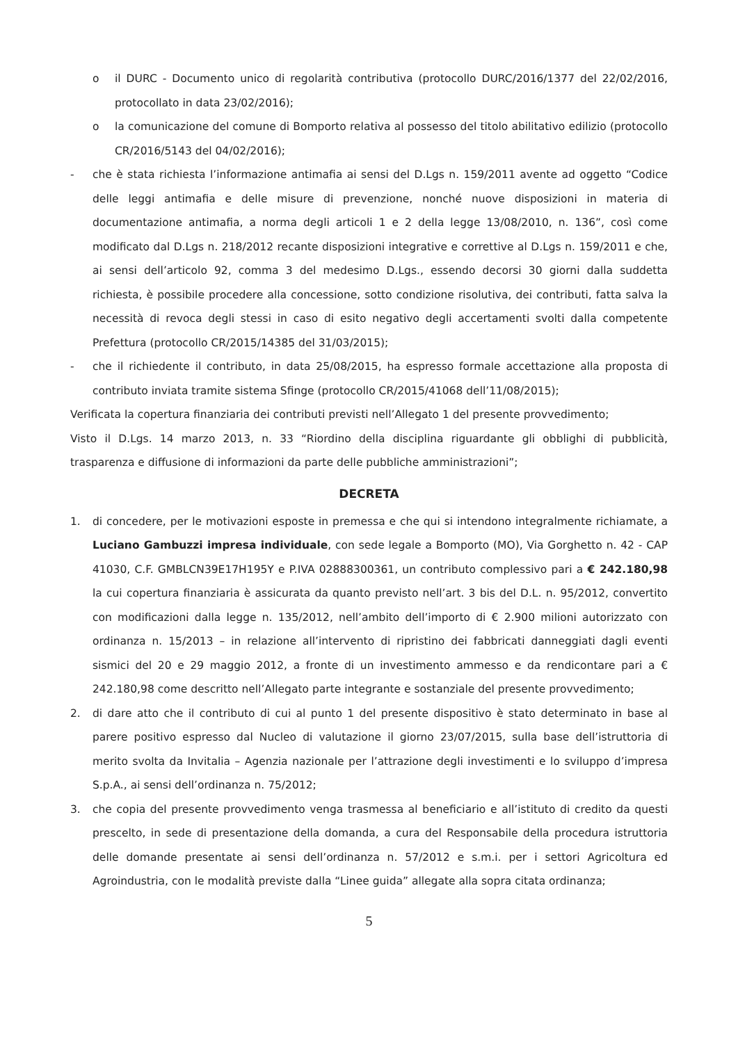o il DURC - Documento unico di regolarità contributiva (protocollo DURC/2016/1377 del 22/02/2016, protocollato in data 23/02/2016);
o la comunicazione del comune di Bomporto relativa al possesso del titolo abilitativo edilizio (protocollo CR/2016/5143 del 04/02/2016);
- che è stata richiesta l’informazione antimafia ai sensi del D.Lgs n. 159/2011 avente ad oggetto “Codice delle leggi antimafia e delle misure di prevenzione, nonché nuove disposizioni in materia di documentazione antimafia, a norma degli articoli 1 e 2 della legge 13/08/2010, n. 136”, così come modificato dal D.Lgs n. 218/2012 recante disposizioni integrative e correttive al D.Lgs n. 159/2011 e che, ai sensi dell’articolo 92, comma 3 del medesimo D.Lgs., essendo decorsi 30 giorni dalla suddetta richiesta, è possibile procedere alla concessione, sotto condizione risolutiva, dei contributi, fatta salva la necessità di revoca degli stessi in caso di esito negativo degli accertamenti svolti dalla competente Prefettura (protocollo CR/2015/14385 del 31/03/2015);
- che il richiedente il contributo, in data 25/08/2015, ha espresso formale accettazione alla proposta di contributo inviata tramite sistema Sfinge (protocollo CR/2015/41068 dell’11/08/2015);
Verificata la copertura finanziaria dei contributi previsti nell’Allegato 1 del presente provvedimento;
Visto il D.Lgs. 14 marzo 2013, n. 33 “Riordino della disciplina riguardante gli obblighi di pubblicità, trasparenza e diffusione di informazioni da parte delle pubbliche amministrazioni”;
DECRETA
1. di concedere, per le motivazioni esposte in premessa e che qui si intendono integralmente richiamate, a Luciano Gambuzzi impresa individuale, con sede legale a Bomporto (MO), Via Gorghetto n. 42 - CAP 41030, C.F. GMBLCN39E17H195Y e P.IVA 02888300361, un contributo complessivo pari a € 242.180,98 la cui copertura finanziaria è assicurata da quanto previsto nell’art. 3 bis del D.L. n. 95/2012, convertito con modificazioni dalla legge n. 135/2012, nell’ambito dell’importo di € 2.900 milioni autorizzato con ordinanza n. 15/2013 – in relazione all’intervento di ripristino dei fabbricati danneggiati dagli eventi sismici del 20 e 29 maggio 2012, a fronte di un investimento ammesso e da rendicontare pari a € 242.180,98 come descritto nell’Allegato parte integrante e sostanziale del presente provvedimento;
2. di dare atto che il contributo di cui al punto 1 del presente dispositivo è stato determinato in base al parere positivo espresso dal Nucleo di valutazione il giorno 23/07/2015, sulla base dell’istruttoria di merito svolta da Invitalia – Agenzia nazionale per l’attrazione degli investimenti e lo sviluppo d’impresa S.p.A., ai sensi dell’ordinanza n. 75/2012;
3. che copia del presente provvedimento venga trasmessa al beneficiario e all’istituto di credito da questi prescelto, in sede di presentazione della domanda, a cura del Responsabile della procedura istruttoria delle domande presentate ai sensi dell’ordinanza n. 57/2012 e s.m.i. per i settori Agricoltura ed Agroindustria, con le modalità previste dalla “Linee guida” allegate alla sopra citata ordinanza;
5